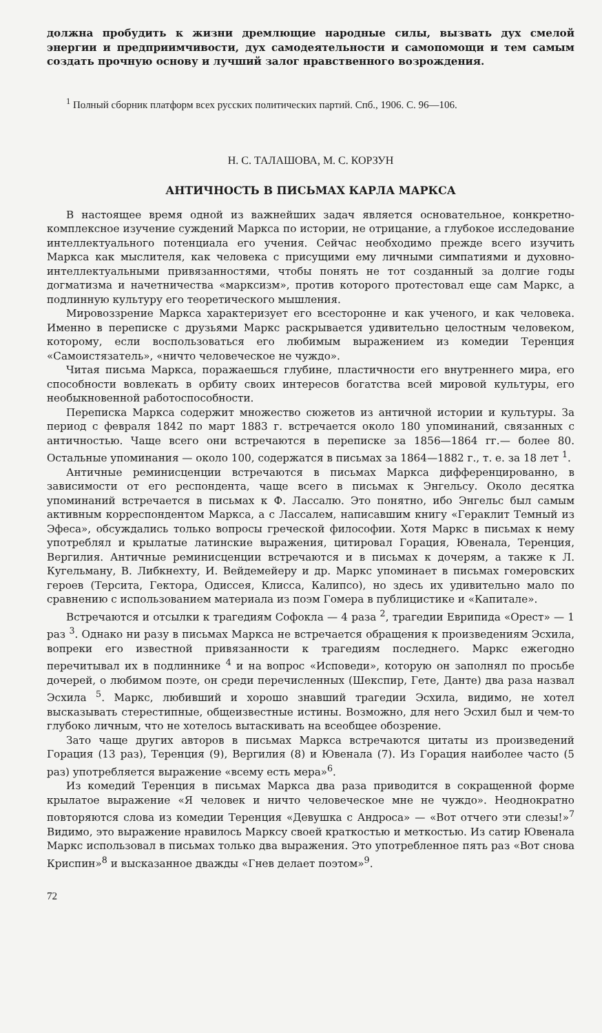должна пробудить к жизни дремлющие народные силы, вызвать дух смелой энергии и предприимчивости, дух самодеятельности и самопомощи и тем самым создать прочную основу и лучший залог нравственного возрождения.
<sup>1</sup> Полный сборник платформ всех русских политических партий. Спб., 1906. С. 96—106.
Н. С. ТАЛАШОВА, М. С. КОРЗУН
АНТИЧНОСТЬ В ПИСЬМАХ КАРЛА МАРКСА
В настоящее время одной из важнейших задач является основательное, конкретно-комплексное изучение суждений Маркса по истории, не отрицание, а глубокое исследование интеллектуального потенциала его учения. Сейчас необходимо прежде всего изучить Маркса как мыслителя, как человека с присущими ему личными симпатиями и духовно-интеллектуальными привязанностями, чтобы понять не тот созданный за долгие годы догматизма и начетничества «марксизм», против которого протестовал еще сам Маркс, а подлинную культуру его теоретического мышления.
Мировоззрение Маркса характеризует его всесторонне и как ученого, и как человека. Именно в переписке с друзьями Маркс раскрывается удивительно целостным человеком, которому, если воспользоваться его любимым выражением из комедии Теренция «Самоистязатель», «ничто человеческое не чуждо».
Читая письма Маркса, поражаешься глубине, пластичности его внутреннего мира, его способности вовлекать в орбиту своих интересов богатства всей мировой культуры, его необыкновенной работоспособности.
Переписка Маркса содержит множество сюжетов из античной истории и культуры. За период с февраля 1842 по март 1883 г. встречается около 180 упоминаний, связанных с античностью. Чаще всего они встречаются в переписке за 1856—1864 гг.— более 80. Остальные упоминания — около 100, содержатся в письмах за 1864—1882 г., т. е. за 18 лет <sup>1</sup>.
Античные реминисценции встречаются в письмах Маркса дифференцированно, в зависимости от его респондента, чаще всего в письмах к Энгельсу. Около десятка упоминаний встречается в письмах к Ф. Лассалю. Это понятно, ибо Энгельс был самым активным корреспондентом Маркса, а с Лассалем, написавшим книгу «Гераклит Темный из Эфеса», обсуждались только вопросы греческой философии. Хотя Маркс в письмах к нему употреблял и крылатые латинские выражения, цитировал Горация, Ювенала, Теренция, Вергилия. Античные реминисценции встречаются и в письмах к дочерям, а также к Л. Кугельману, В. Либкнехту, И. Вейдемейеру и др. Маркс упоминает в письмах гомеровских героев (Терсита, Гектора, Одиссея, Клисса, Калипсо), но здесь их удивительно мало по сравнению с использованием материала из поэм Гомера в публицистике и «Капитале».
Встречаются и отсылки к трагедиям Софокла — 4 раза <sup>2</sup>, трагедии Еврипида «Орест» — 1 раз <sup>3</sup>. Однако ни разу в письмах Маркса не встречается обращения к произведениям Эсхила, вопреки его известной привязанности к трагедиям последнего. Маркс ежегодно перечитывал их в подлиннике <sup>4</sup> и на вопрос «Исповеди», которую он заполнял по просьбе дочерей, о любимом поэте, он среди перечисленных (Шекспир, Гете, Данте) два раза назвал Эсхила <sup>5</sup>. Маркс, любивший и хорошо знавший трагедии Эсхила, видимо, не хотел высказывать стерестипные, общеизвестные истины. Возможно, для него Эсхил был и чем-то глубоко личным, что не хотелось вытаскивать на всеобщее обозрение.
Зато чаще других авторов в письмах Маркса встречаются цитаты из произведений Горация (13 раз), Теренция (9), Вергилия (8) и Ювенала (7). Из Горация наиболее часто (5 раз) употребляется выражение «всему есть мера»<sup>6</sup>.
Из комедий Теренция в письмах Маркса два раза приводится в сокращенной форме крылатое выражение «Я человек и ничто человеческое мне не чуждо». Неоднократно повторяются слова из комедии Теренция «Девушка с Андроса» — «Вот отчего эти слезы!»<sup>7</sup> Видимо, это выражение нравилось Марксу своей краткостью и меткостью. Из сатир Ювенала Маркс использовал в письмах только два выражения. Это употребленное пять раз «Вот снова Криспин»<sup>8</sup> и высказанное дважды «Гнев делает поэтом»<sup>9</sup>.
72